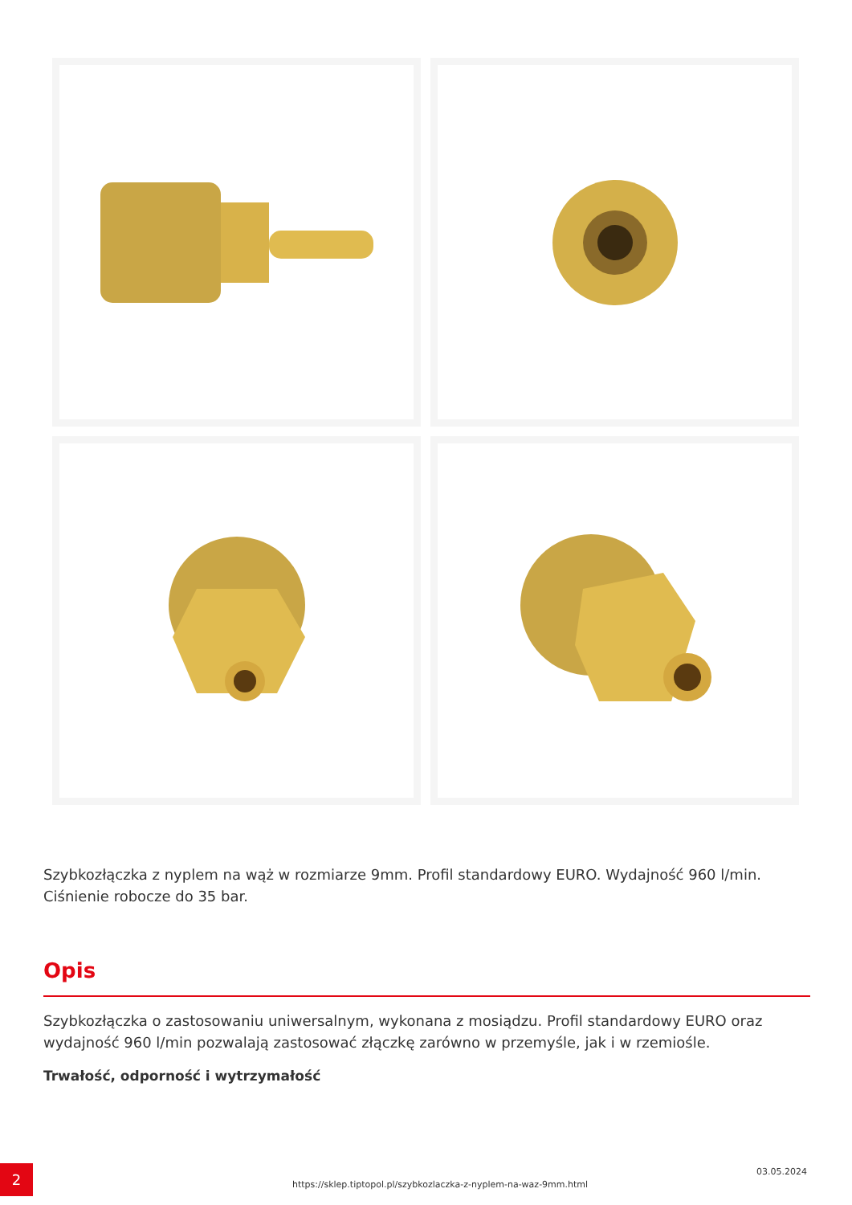Szybkozłączka z nyplem na wąż w rozmiarze 9mm. Profil standardowy EURO. Wydajność 960 l/min. Ciśnienie robocze do 35 bar.
Opis
Szybkozłączka o zastosowaniu uniwersalnym, wykonana z mosiądzu. Profil standardowy EURO oraz wydajność 960 l/min pozwalają zastosować złączkę zarówno w przemyśle, jak i w rzemiośle.
Trwałość, odporność i wytrzymałość
2
https://sklep.tiptopol.pl/szybkozlaczka-z-nyplem-na-waz-9mm.html
03.05.2024